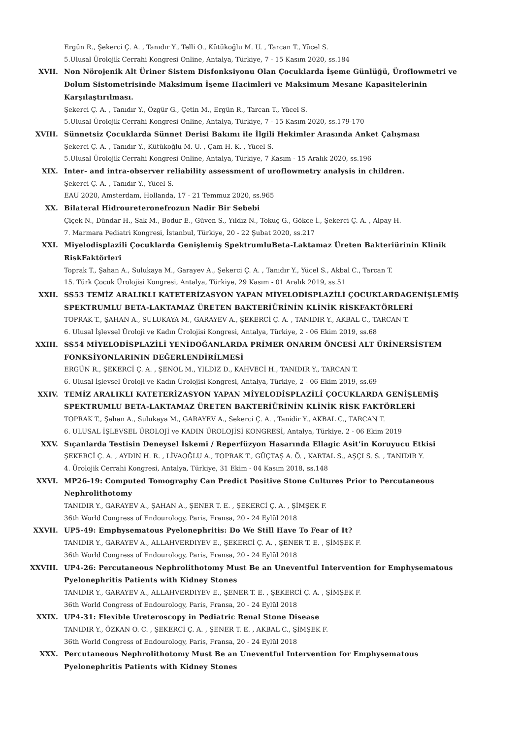Ergün R., Şekerci Ç. A. , Tanıdır Y., Telli O., Kütükoğlu M. U. , Tarcan T., Yücel S.
5.Ulusal Ürolojik Cerrahi Kongresi Online, Antalya, Türkiye, 7 - 15 Kasım 2020, ss.184
XVII. Non Nörojenik Alt Üriner Sistem Disfonksiyonu Olan Çocuklarda İşeme Günlüğü, Üroflowmetri ve Dolum Sistometrisinde Maksimum İşeme Hacimleri ve Maksimum Mesane Kapasitelerinin Karşılaştırılması.
Şekerci Ç. A. , Tanıdır Y., Özgür G., Çetin M., Ergün R., Tarcan T., Yücel S.
5.Ulusal Ürolojik Cerrahi Kongresi Online, Antalya, Türkiye, 7 - 15 Kasım 2020, ss.179-170
XVIII. Sünnetsiz Çocuklarda Sünnet Derisi Bakımı ile İlgili Hekimler Arasında Anket Çalışması
Şekerci Ç. A. , Tanıdır Y., Kütükoğlu M. U. , Çam H. K. , Yücel S.
5.Ulusal Ürolojik Cerrahi Kongresi Online, Antalya, Türkiye, 7 Kasım - 15 Aralık 2020, ss.196
XIX. Inter- and intra-observer reliability assessment of uroflowmetry analysis in children.
Şekerci Ç. A. , Tanıdır Y., Yücel S.
EAU 2020, Amsterdam, Hollanda, 17 - 21 Temmuz 2020, ss.965
XX. Bilateral Hidroureteronefrozun Nadir Bir Sebebi
Çiçek N., Dündar H., Sak M., Bodur E., Güven S., Yıldız N., Tokuç G., Gökce İ., Şekerci Ç. A. , Alpay H.
7. Marmara Pediatri Kongresi, İstanbul, Türkiye, 20 - 22 Şubat 2020, ss.217
XXI. Miyelodisplazili Çocuklarda Genişlemiş SpektrumluBeta-Laktamaz Üreten Bakteriürinin Klinik RiskFaktörleri
Toprak T., Şahan A., Sulukaya M., Garayev A., Şekerci Ç. A. , Tanıdır Y., Yücel S., Akbal C., Tarcan T.
15. Türk Çocuk Ürolojisi Kongresi, Antalya, Türkiye, 29 Kasım - 01 Aralık 2019, ss.51
XXII. SS53 TEMİZ ARALIKLI KATETERİZASYON YAPAN MİYELODİSPLAZİLİ ÇOCUKLARDAGENİŞLEMİŞ SPEKTRUMLU BETA-LAKTAMAZ ÜRETEN BAKTERİÜRİNİN KLİNİK RİSKFAKTÖRLERİ
TOPRAK T., ŞAHAN A., SULUKAYA M., GARAYEV A., ŞEKERCİ Ç. A. , TANIDIR Y., AKBAL C., TARCAN T.
6. Ulusal İşlevsel Üroloji ve Kadın Ürolojisi Kongresi, Antalya, Türkiye, 2 - 06 Ekim 2019, ss.68
XXIII. SS54 MİYELODİSPLAZİLİ YENİDOĞANLARDA PRİMER ONARIM ÖNCESİ ALT ÜRİNERSİSTEM FONKSİYONLARININ DEĞERLENDİRİLMESİ
ERGÜN R., ŞEKERCİ Ç. A. , ŞENOL M., YILDIZ D., KAHVECİ H., TANIDIR Y., TARCAN T.
6. Ulusal İşlevsel Üroloji ve Kadın Ürolojisi Kongresi, Antalya, Türkiye, 2 - 06 Ekim 2019, ss.69
XXIV. TEMİZ ARALIKLI KATETERİZASYON YAPAN MİYELODİSPLAZİLİ ÇOCUKLARDA GENİŞLEMİŞ SPEKTRUMLU BETA-LAKTAMAZ ÜRETEN BAKTERİÜRİNİN KLİNİK RİSK FAKTÖRLERİ
TOPRAK T., Şahan A., Sulukaya M., GARAYEV A., Sekerci Ç. A. , Tanidir Y., AKBAL C., TARCAN T.
6. ULUSAL İŞLEVSEL ÜROLOJİ ve KADIN ÜROLOJİSİ KONGRESİ, Antalya, Türkiye, 2 - 06 Ekim 2019
XXV. Sıçanlarda Testisin Deneysel İskemi / Reperfüzyon Hasarında Ellagic Asit’in Koruyucu Etkisi
ŞEKERCİ Ç. A. , AYDIN H. R. , LİVAOĞLU A., TOPRAK T., GÜÇTAŞ A. Ö. , KARTAL S., AŞÇI S. S. , TANIDIR Y.
4. Ürolojik Cerrahi Kongresi, Antalya, Türkiye, 31 Ekim - 04 Kasım 2018, ss.148
XXVI. MP26-19: Computed Tomography Can Predict Positive Stone Cultures Prior to Percutaneous Nephrolithotomy
TANIDIR Y., GARAYEV A., ŞAHAN A., ŞENER T. E. , ŞEKERCİ Ç. A. , ŞİMŞEK F.
36th World Congress of Endourology, Paris, Fransa, 20 - 24 Eylül 2018
XXVII. UP5-49: Emphysematous Pyelonephritis: Do We Still Have To Fear of It?
TANIDIR Y., GARAYEV A., ALLAHVERDIYEV E., ŞEKERCİ Ç. A. , ŞENER T. E. , ŞİMŞEK F.
36th World Congress of Endourology, Paris, Fransa, 20 - 24 Eylül 2018
XXVIII. UP4-26: Percutaneous Nephrolithotomy Must Be an Uneventful Intervention for Emphysematous Pyelonephritis Patients with Kidney Stones
TANIDIR Y., GARAYEV A., ALLAHVERDIYEV E., ŞENER T. E. , ŞEKERCİ Ç. A. , ŞİMŞEK F.
36th World Congress of Endourology, Paris, Fransa, 20 - 24 Eylül 2018
XXIX. UP4-31: Flexible Ureteroscopy in Pediatric Renal Stone Disease
TANIDIR Y., ÖZKAN O. C. , ŞEKERCİ Ç. A. , ŞENER T. E. , AKBAL C., ŞİMŞEK F.
36th World Congress of Endourology, Paris, Fransa, 20 - 24 Eylül 2018
XXX. Percutaneous Nephrolithotomy Must Be an Uneventful Intervention for Emphysematous Pyelonephritis Patients with Kidney Stones